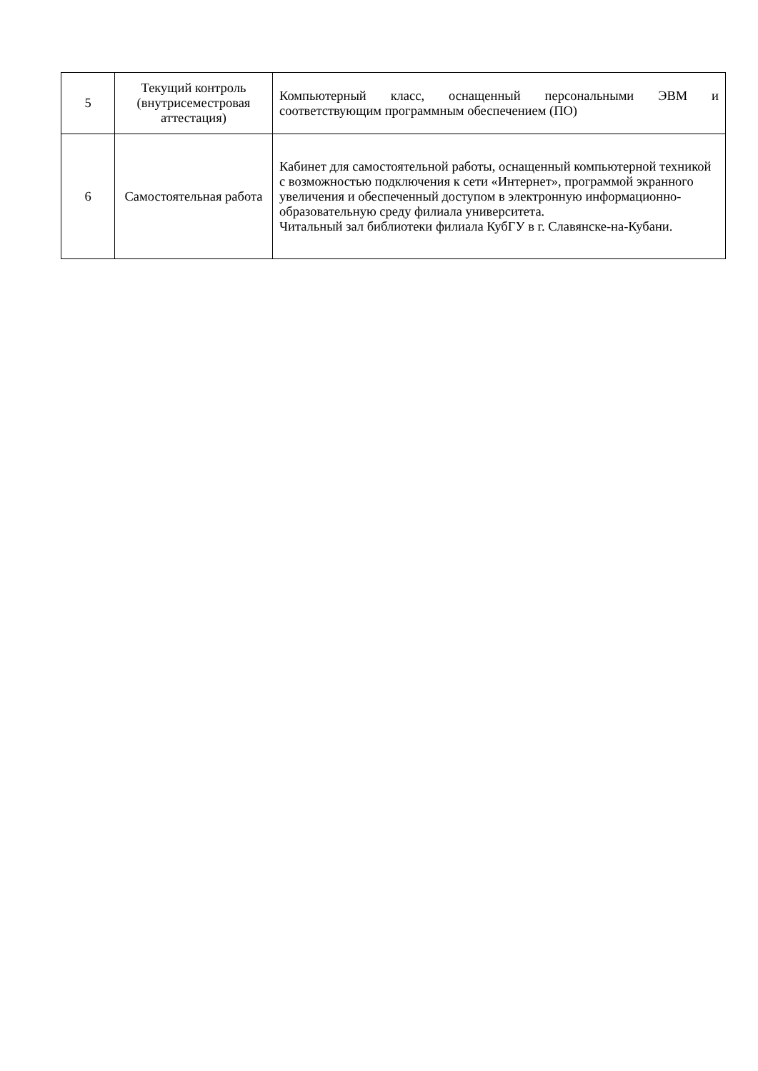| 5 | Текущий контроль (внутрисеместровая аттестация) | Компьютерный класс, оснащенный персональными ЭВМ и соответствующим программным обеспечением (ПО) |
| 6 | Самостоятельная работа | Кабинет для самостоятельной работы, оснащенный компьютерной техникой с возможностью подключения к сети «Интернет», программой экранного увеличения и обеспеченный доступом в электронную информационно-образовательную среду филиала университета. Читальный зал библиотеки филиала КубГУ в г. Славянске-на-Кубани. |